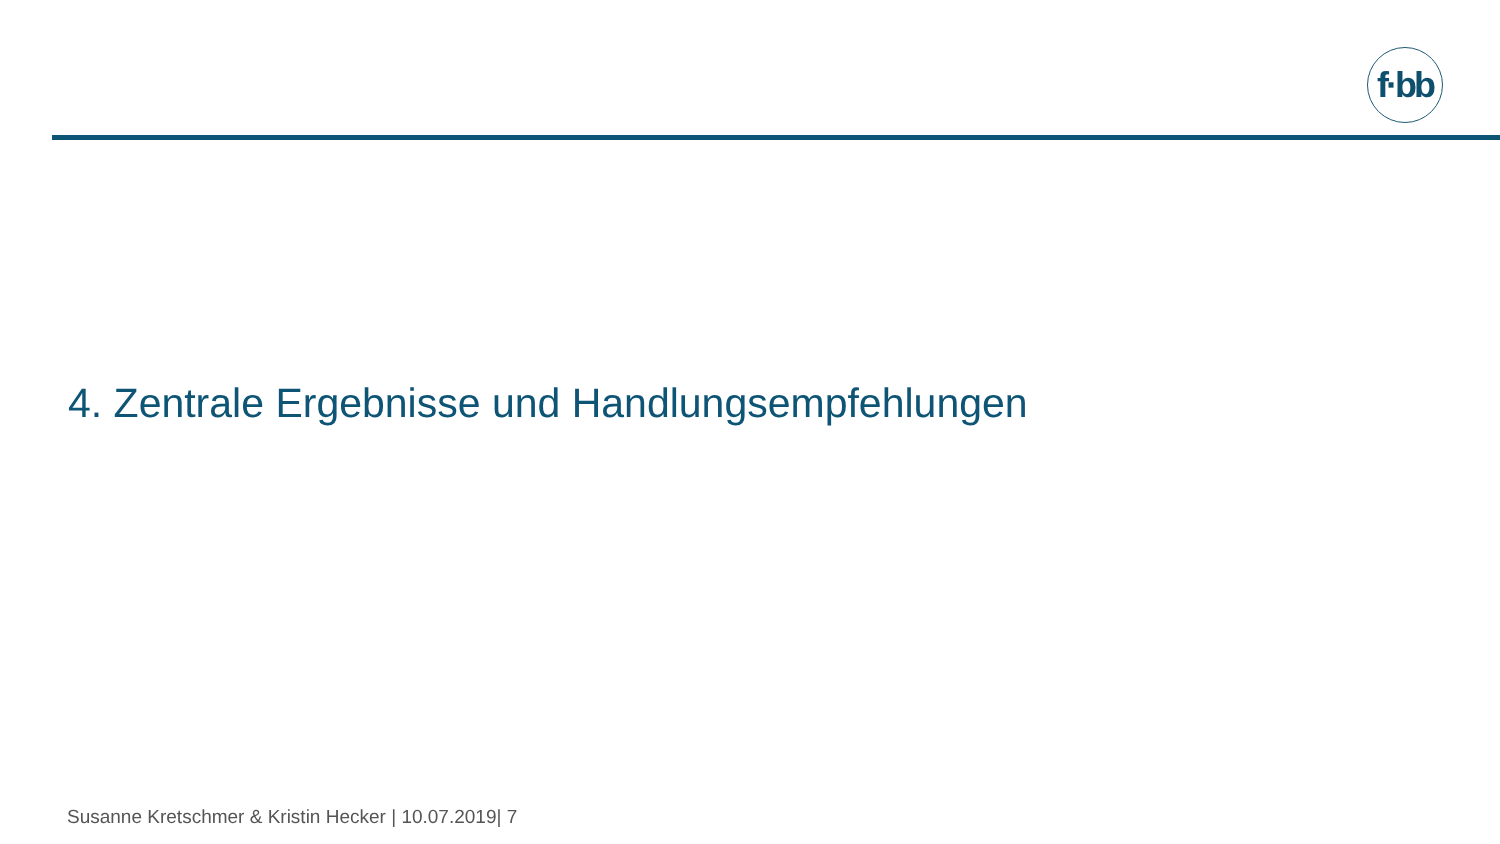f·bb
4. Zentrale Ergebnisse und Handlungsempfehlungen
Susanne Kretschmer & Kristin Hecker | 10.07.2019| 7